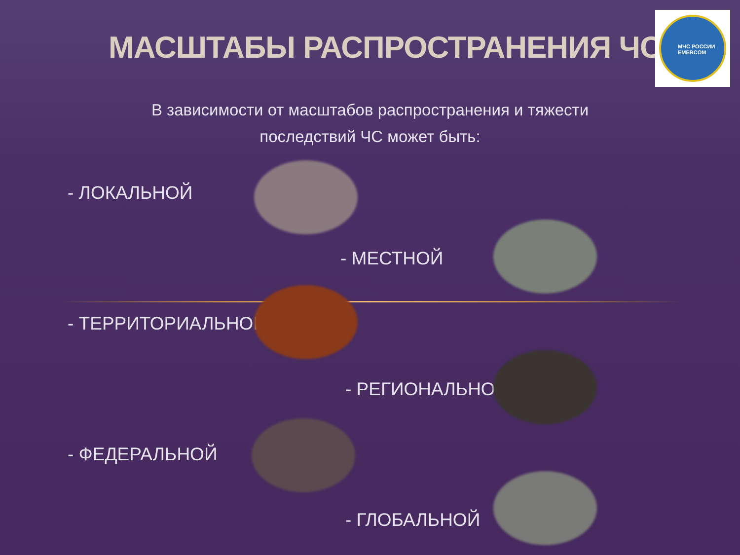МАСШТАБЫ РАСПРОСТРАНЕНИЯ ЧС
МЧС РОССИИ EMERCOM
В зависимости от масштабов распространения и тяжести последствий ЧС может быть:
- ЛОКАЛЬНОЙ
- МЕСТНОЙ
- ТЕРРИТОРИАЛЬНОЙ
- РЕГИОНАЛЬНОЙ
- ФЕДЕРАЛЬНОЙ
- ГЛОБАЛЬНОЙ